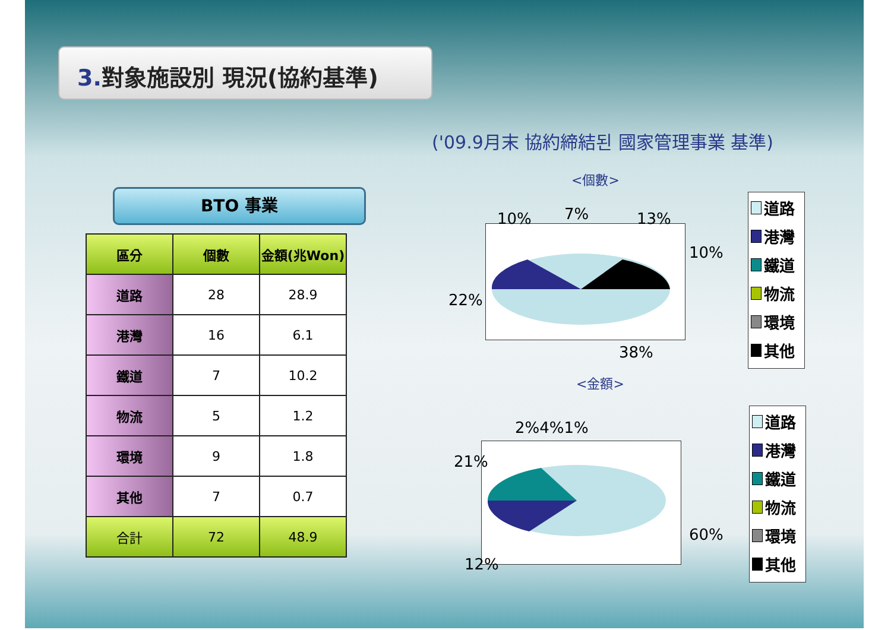3. 對象施設別 現況(協約基準)
('09.9月末 協約締結된 國家管理事業 基準)
BTO 事業
| 區分 | 個數 | 金額(兆Won) |
| --- | --- | --- |
| 道路 | 28 | 28.9 |
| 港灣 | 16 | 6.1 |
| 鐵道 | 7 | 10.2 |
| 物流 | 5 | 1.2 |
| 環境 | 9 | 1.8 |
| 其他 | 7 | 0.7 |
| 合計 | 72 | 48.9 |
<個數>
10% 7% 13%
10%
22%
38%
道路
港灣
鐵道
物流
環境
其他
<金額>
2%4%1%
21%
60%
12%
道路
港灣
鐵道
物流
環境
其他